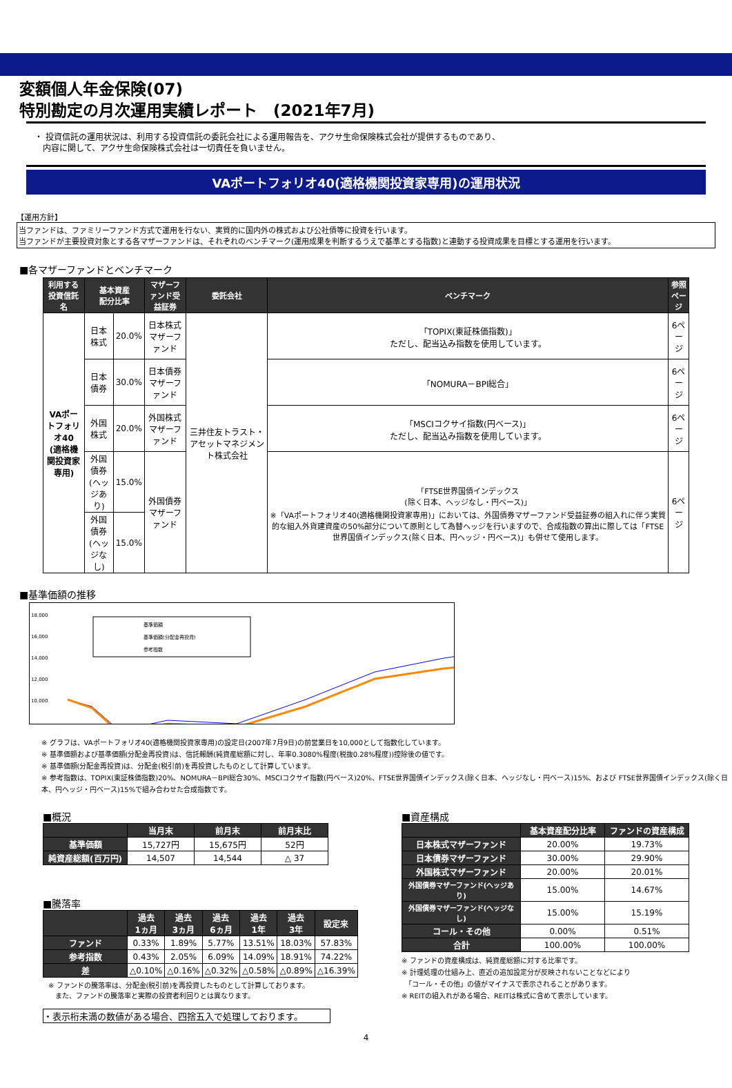変額個人年金保険(07)
特別勘定の月次運用実績レポート　(2021年7月)
・ 投資信託の運用状況は、利用する投資信託の委託会社による運用報告を、アクサ生命保険株式会社が提供するものであり、
　内容に関して、アクサ生命保険株式会社は一切責任を負いません。
VAポートフォリオ40(適格機関投資家専用)の運用状況
【運用方針】
当ファンドは、ファミリーファンド方式で運用を行ない、実質的に国内外の株式および公社債等に投資を行います。
当ファンドが主要投資対象とする各マザーファンドは、それぞれのベンチマーク(運用成果を判断するうえで基準とする指数)と連動する投資成果を目標とする運用を行います。
■各マザーファンドとベンチマーク
| 利用する 投資信託名 | 基本資産 配分比率 | | マザーファンド受益証券 | 委託会社 | ベンチマーク | 参照 ページ |
| --- | --- | --- | --- | --- | --- | --- |
| VAポートフォリオ40 (適格機関投資家専用) | 日本株式 | 20.0% | 日本株式マザーファンド | 三井住友トラスト・アセットマネジメント株式会社 | 「TOPIX(東証株価指数)」 ただし、配当込み指数を使用しています。 | 6ページ |
| | 日本債券 | 30.0% | 日本債券マザーファンド | | 「NOMURA－BPI総合」 | 6ページ |
| | 外国株式 | 20.0% | 外国株式マザーファンド | | 「MSCIコクサイ指数(円ベース)」 ただし、配当込み指数を使用しています。 | 6ページ |
| | 外国債券 (ヘッジあり) | 15.0% | 外国債券マザーファンド | | 「FTSE世界国債インデックス (除く日本、ヘッジなし・円ベース)」 ※「VAポートフォリオ40(適格機関投資家専用)」においては、外国債券マザーファンド受益証券の組入れに伴う実質的な組入外貨建資産の50%部分について原則として為替ヘッジを行いますので、合成指数の算出に際しては「FTSE世界国債インデックス(除く日本、円ヘッジ・円ベース)」も併せて使用します。 | 6ページ |
| | 外国債券 (ヘッジなし) | 15.0% | | | | |
■基準価額の推移
18,000
16,000
14,000
12,000
10,000
基準価額
基準価額(分配金再投資)
参考指数
※ グラフは、VAポートフォリオ40(適格機関投資家専用)の設定日(2007年7月9日)の前営業日を10,000として指数化しています。
※ 基準価額および基準価額(分配金再投資)は、信託報酬(純資産総額に対し、年率0.3080%程度(税抜0.28%程度))控除後の値です。
※ 基準価額(分配金再投資)は、分配金(税引前)を再投資したものとして計算しています。
※ 参考指数は、TOPIX(東証株価指数)20%、NOMURA－BPI総合30%、MSCIコクサイ指数(円ベース)20%、FTSE世界国債インデックス(除く日本、ヘッジなし・円ベース)15%、および FTSE世界国債インデックス(除く日本、円ヘッジ・円ベース)15%で組み合わせた合成指数です。
■概況
| | 当月末 | 前月末 | 前月末比 |
| --- | --- | --- | --- |
| 基準価額 | 15,727円 | 15,675円 | 52円 |
| 純資産総額(百万円) | 14,507 | 14,544 | △ 37 |
■騰落率
| | 過去 1ヵ月 | 過去 3ヵ月 | 過去 6ヵ月 | 過去 1年 | 過去 3年 | 設定来 |
| --- | --- | --- | --- | --- | --- | --- |
| ファンド | 0.33% | 1.89% | 5.77% | 13.51% | 18.03% | 57.83% |
| 参考指数 | 0.43% | 2.05% | 6.09% | 14.09% | 18.91% | 74.22% |
| 差 | △0.10% | △0.16% | △0.32% | △0.58% | △0.89% | △16.39% |
※ ファンドの騰落率は、分配金(税引前)を再投資したものとして計算しております。
　また、ファンドの騰落率と実際の投資者利回りとは異なります。
・表示桁未満の数値がある場合、四捨五入で処理しております。
■資産構成
| | 基本資産配分比率 | ファンドの資産構成 |
| --- | --- | --- |
| 日本株式マザーファンド | 20.00% | 19.73% |
| 日本債券マザーファンド | 30.00% | 29.90% |
| 外国株式マザーファンド | 20.00% | 20.01% |
| 外国債券マザーファンド(ヘッジあり) | 15.00% | 14.67% |
| 外国債券マザーファンド(ヘッジなし) | 15.00% | 15.19% |
| コール・その他 | 0.00% | 0.51% |
| 合計 | 100.00% | 100.00% |
※ ファンドの資産構成は、純資産総額に対する比率です。
※ 計理処理の仕組み上、直近の追加設定分が反映されないことなどにより
　「コール・その他」の値がマイナスで表示されることがあります。
※ REITの組入れがある場合、REITは株式に含めて表示しています。
4